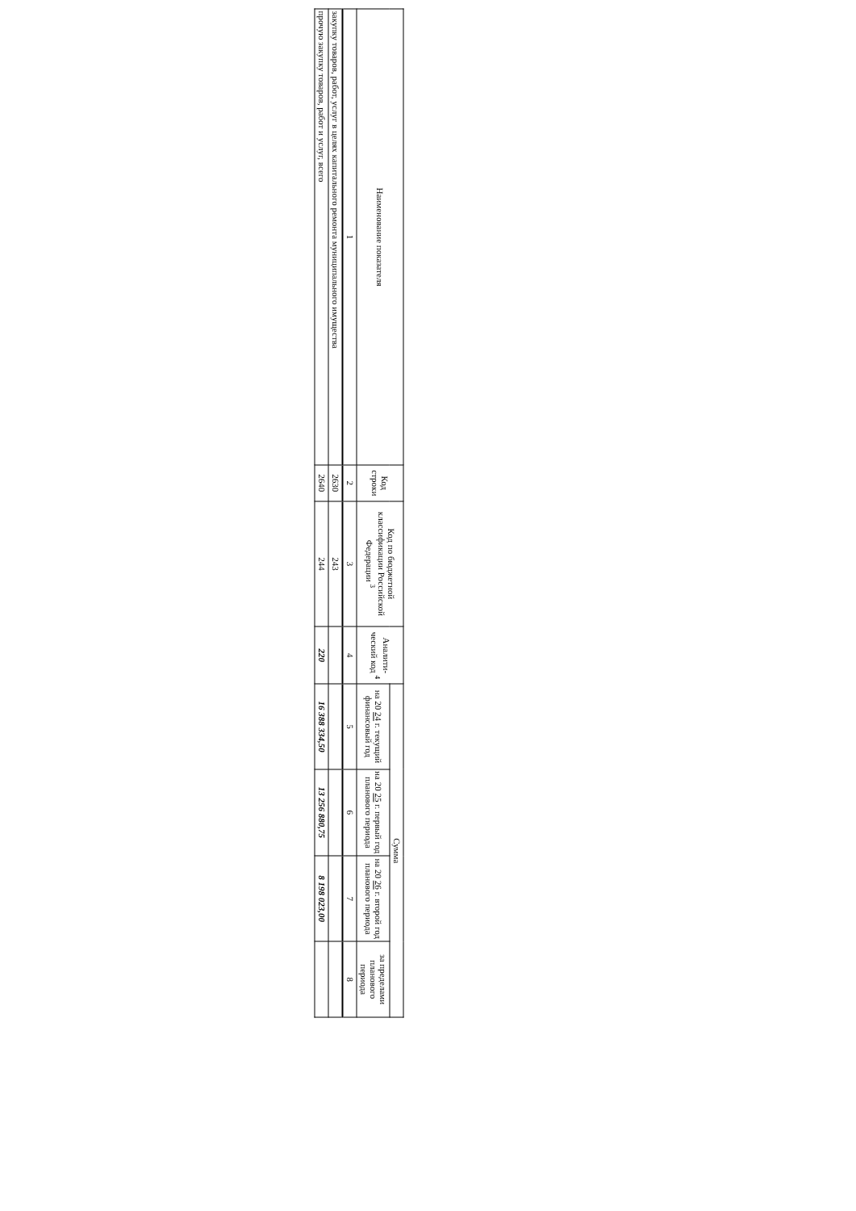| Наименование показателя | Код строки | Код по бюджетной классификации Российской Федерации <sup>3</sup> | Аналити-ческий код <sup>4</sup> | Сумма | | | |
| --- | --- | --- | --- | --- | --- | --- | --- |
| | | | | на 20 24 г. текущий финансовый год | на 20 25 г. первый год планового периода | на 20 26 г. второй год планового периода | за пределами планового периода |
| 1 | 2 | 3 | 4 | 5 | 6 | 7 | 8 |
| закупку товаров, работ, услуг в целях капитального ремонта муниципального имущества | 2630 | 243 | | | | | |
| прочую закупку товаров, работ и услуг, всего | 2640 | 244 | 220 | 16 388 334,50 | 13 256 880,75 | 8 198 023,00 | |